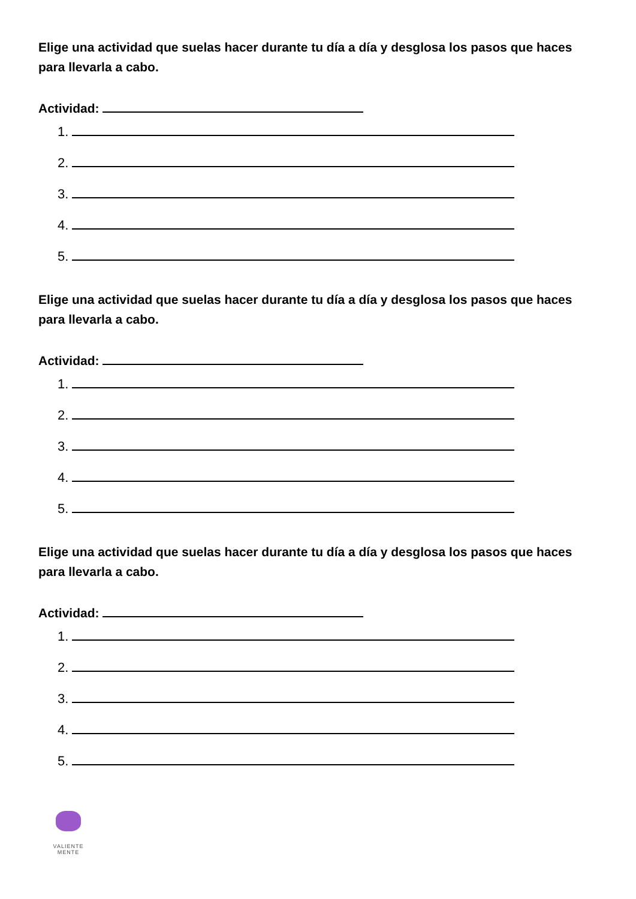Elige una actividad que suelas hacer durante tu día a día y desglosa los pasos que haces para llevarla a cabo.
Actividad:
1.
2.
3.
4.
5.
Elige una actividad que suelas hacer durante tu día a día y desglosa los pasos que haces para llevarla a cabo.
Actividad:
1.
2.
3.
4.
5.
Elige una actividad que suelas hacer durante tu día a día y desglosa los pasos que haces para llevarla a cabo.
Actividad:
1.
2.
3.
4.
5.
VALIENTE
MENTE